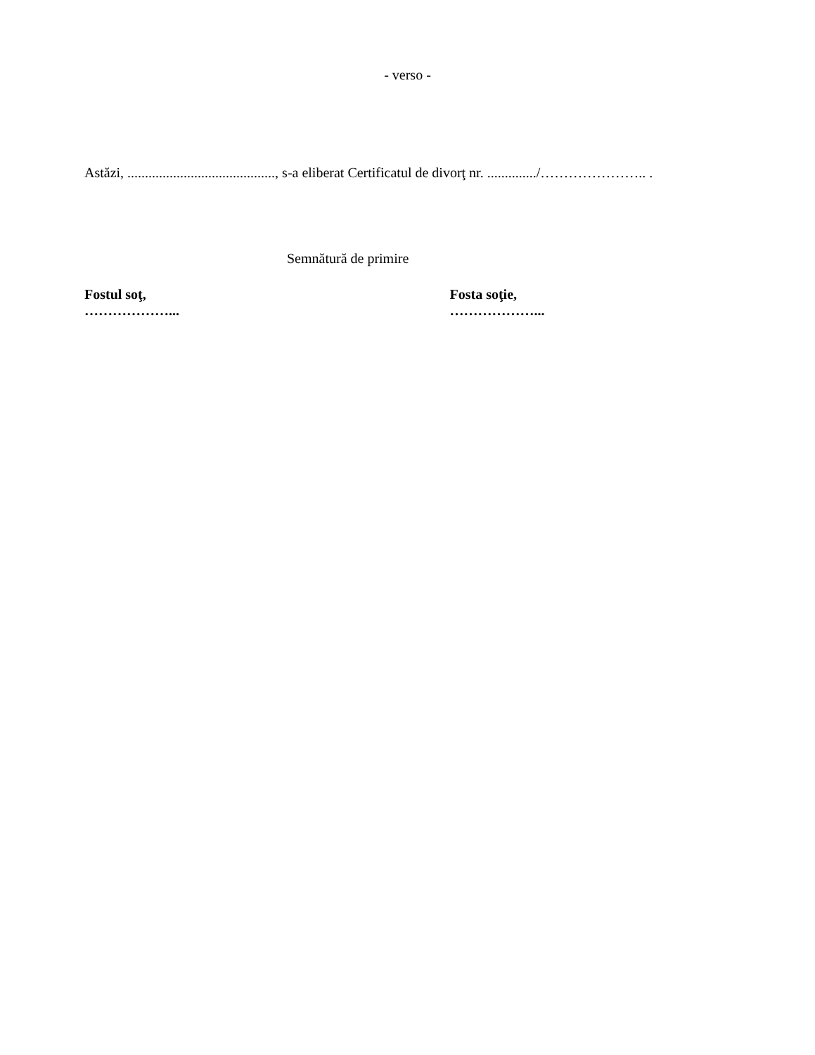- verso -
Astăzi, .........................................., s-a eliberat Certificatul de divorţ nr. ............../………………….. .
Semnătură de primire
Fostul soţ,
………………...
Fosta soţie,
………………...